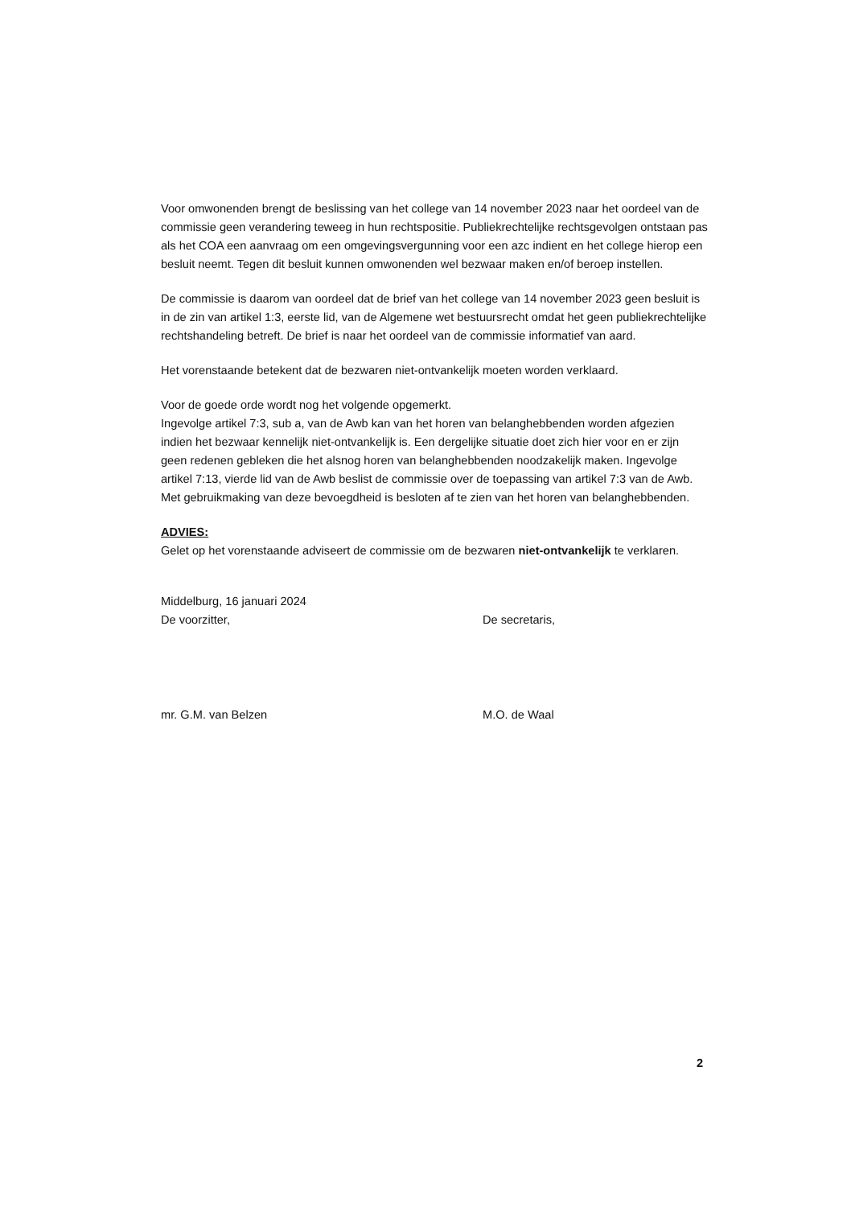Voor omwonenden brengt de beslissing van het college van 14 november 2023 naar het oordeel van de commissie geen verandering teweeg in hun rechtspositie. Publiekrechtelijke rechtsgevolgen ontstaan pas als het COA een aanvraag om een omgevingsvergunning voor een azc indient en het college hierop een besluit neemt. Tegen dit besluit kunnen omwonenden wel bezwaar maken en/of beroep instellen.
De commissie is daarom van oordeel dat de brief van het college van 14 november 2023 geen besluit is in de zin van artikel 1:3, eerste lid, van de Algemene wet bestuursrecht omdat het geen publiekrechtelijke rechtshandeling betreft. De brief is naar het oordeel van de commissie informatief van aard.
Het vorenstaande betekent dat de bezwaren niet-ontvankelijk moeten worden verklaard.
Voor de goede orde wordt nog het volgende opgemerkt.
Ingevolge artikel 7:3, sub a, van de Awb kan van het horen van belanghebbenden worden afgezien indien het bezwaar kennelijk niet-ontvankelijk is. Een dergelijke situatie doet zich hier voor en er zijn geen redenen gebleken die het alsnog horen van belanghebbenden noodzakelijk maken. Ingevolge artikel 7:13, vierde lid van de Awb beslist de commissie over de toepassing van artikel 7:3 van de Awb. Met gebruikmaking van deze bevoegdheid is besloten af te zien van het horen van belanghebbenden.
ADVIES:
Gelet op het vorenstaande adviseert de commissie om de bezwaren niet-ontvankelijk te verklaren.
Middelburg, 16 januari 2024
De voorzitter,
mr. G.M. van Belzen
De secretaris,
M.O. de Waal
2